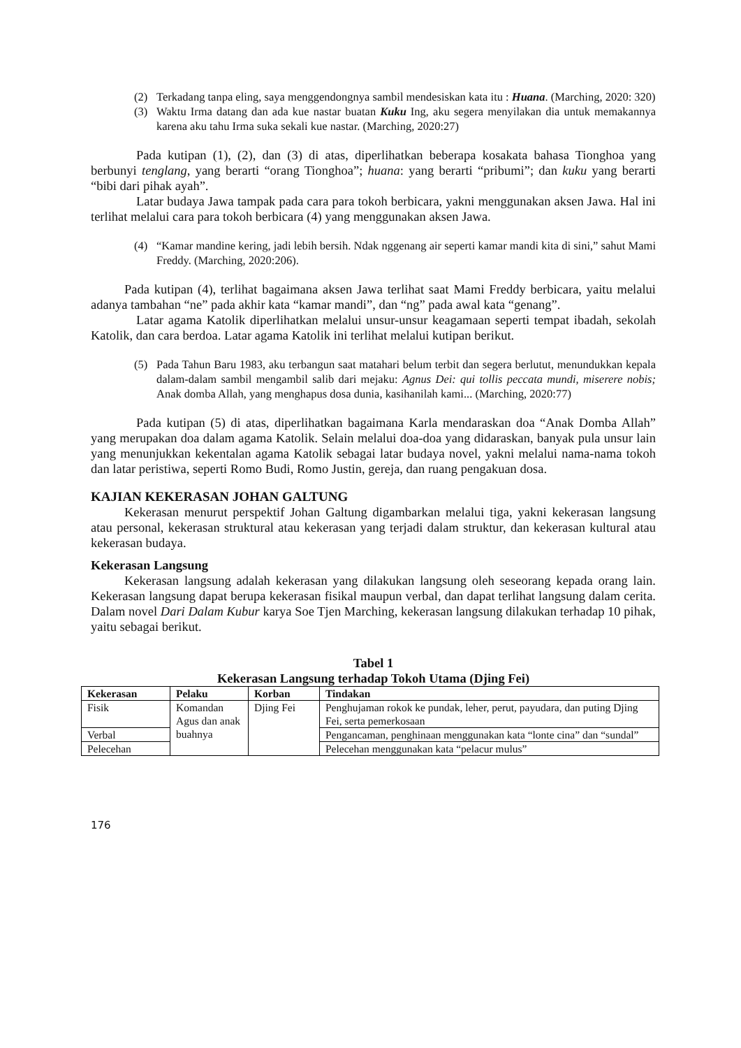(2) Terkadang tanpa eling, saya menggendongnya sambil mendesiskan kata itu : Huana. (Marching, 2020: 320)
(3) Waktu Irma datang dan ada kue nastar buatan Kuku Ing, aku segera menyilakan dia untuk memakannya karena aku tahu Irma suka sekali kue nastar. (Marching, 2020:27)
Pada kutipan (1), (2), dan (3) di atas, diperlihatkan beberapa kosakata bahasa Tionghoa yang berbunyi tenglang, yang berarti “orang Tionghoa”; huana: yang berarti “pribumi”; dan kuku yang berarti “bibi dari pihak ayah”.
Latar budaya Jawa tampak pada cara para tokoh berbicara, yakni menggunakan aksen Jawa. Hal ini terlihat melalui cara para tokoh berbicara (4) yang menggunakan aksen Jawa.
(4) “Kamar mandine kering, jadi lebih bersih. Ndak nggenang air seperti kamar mandi kita di sini,” sahut Mami Freddy. (Marching, 2020:206).
Pada kutipan (4), terlihat bagaimana aksen Jawa terlihat saat Mami Freddy berbicara, yaitu melalui adanya tambahan “ne” pada akhir kata “kamar mandi”, dan “ng” pada awal kata “genang”.
Latar agama Katolik diperlihatkan melalui unsur-unsur keagamaan seperti tempat ibadah, sekolah Katolik, dan cara berdoa. Latar agama Katolik ini terlihat melalui kutipan berikut.
(5) Pada Tahun Baru 1983, aku terbangun saat matahari belum terbit dan segera berlutut, menundukkan kepala dalam-dalam sambil mengambil salib dari mejaku: Agnus Dei: qui tollis peccata mundi, miserere nobis; Anak domba Allah, yang menghapus dosa dunia, kasihanilah kami... (Marching, 2020:77)
Pada kutipan (5) di atas, diperlihatkan bagaimana Karla mendaraskan doa “Anak Domba Allah” yang merupakan doa dalam agama Katolik. Selain melalui doa-doa yang didaraskan, banyak pula unsur lain yang menunjukkan kekentalan agama Katolik sebagai latar budaya novel, yakni melalui nama-nama tokoh dan latar peristiwa, seperti Romo Budi, Romo Justin, gereja, dan ruang pengakuan dosa.
KAJIAN KEKERASAN JOHAN GALTUNG
Kekerasan menurut perspektif Johan Galtung digambarkan melalui tiga, yakni kekerasan langsung atau personal, kekerasan struktural atau kekerasan yang terjadi dalam struktur, dan kekerasan kultural atau kekerasan budaya.
Kekerasan Langsung
Kekerasan langsung adalah kekerasan yang dilakukan langsung oleh seseorang kepada orang lain. Kekerasan langsung dapat berupa kekerasan fisikal maupun verbal, dan dapat terlihat langsung dalam cerita. Dalam novel Dari Dalam Kubur karya Soe Tjen Marching, kekerasan langsung dilakukan terhadap 10 pihak, yaitu sebagai berikut.
Tabel 1
Kekerasan Langsung terhadap Tokoh Utama (Djing Fei)
| Kekerasan | Pelaku | Korban | Tindakan |
| --- | --- | --- | --- |
| Fisik | Komandan Agus dan anak buahnya | Djing Fei | Penghujaman rokok ke pundak, leher, perut, payudara, dan puting Djing Fei, serta pemerkosaan |
| Verbal | | | Pengancaman, penghinaan menggunakan kata “lonte cina” dan “sundal” |
| Pelecehan | | | Pelecehan menggunakan kata “pelacur mulus” |
176